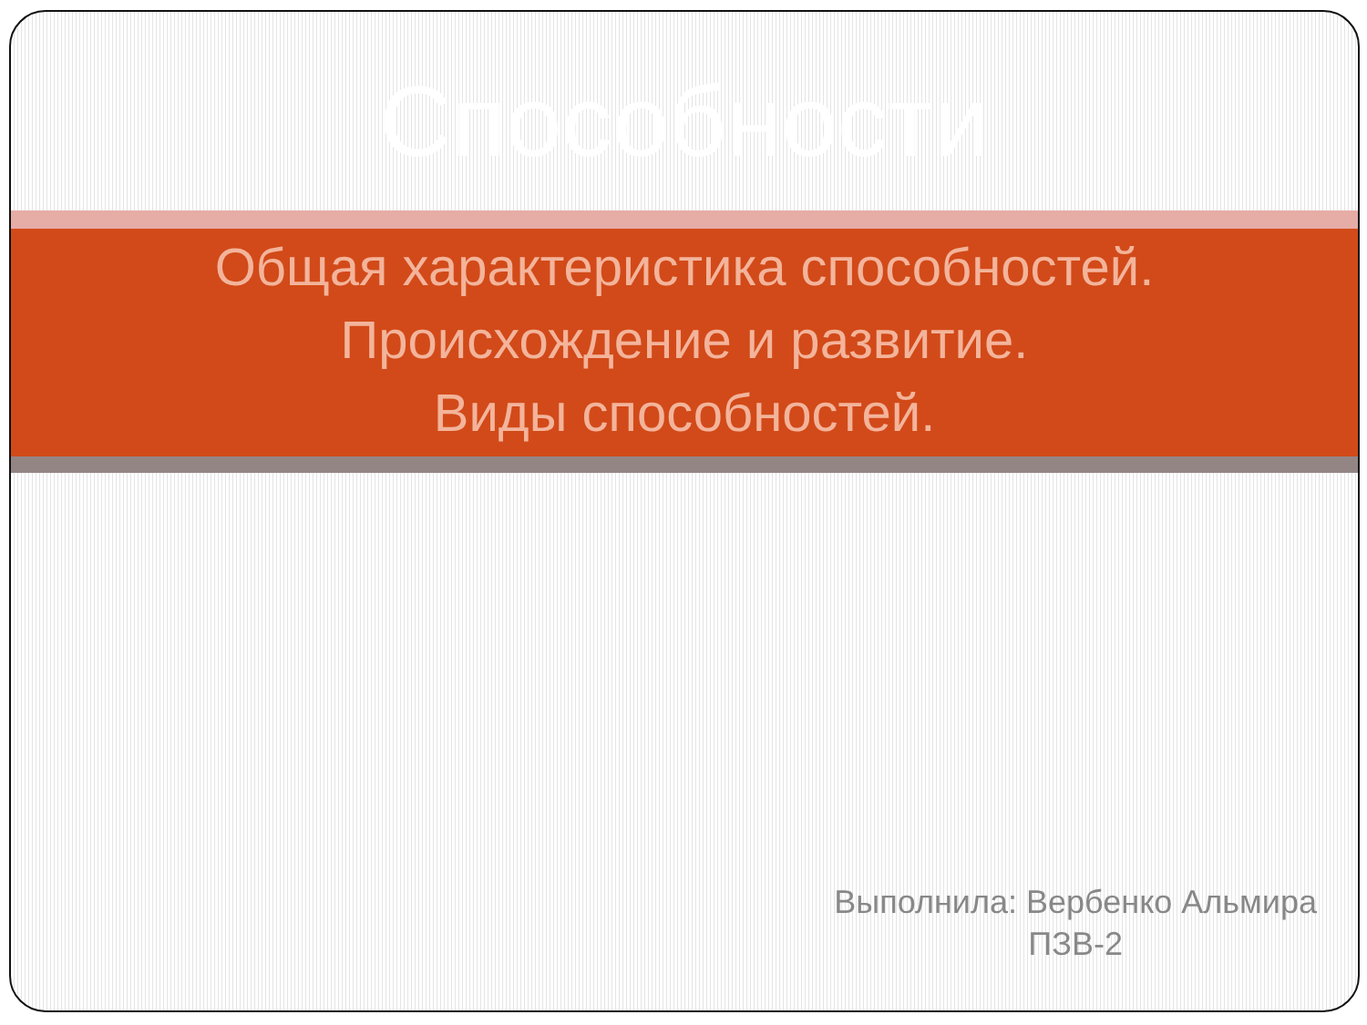Способности
Общая характеристика способностей.
Происхождение и развитие.
Виды способностей.
Выполнила: Вербенко Альмира
ПЗВ-2